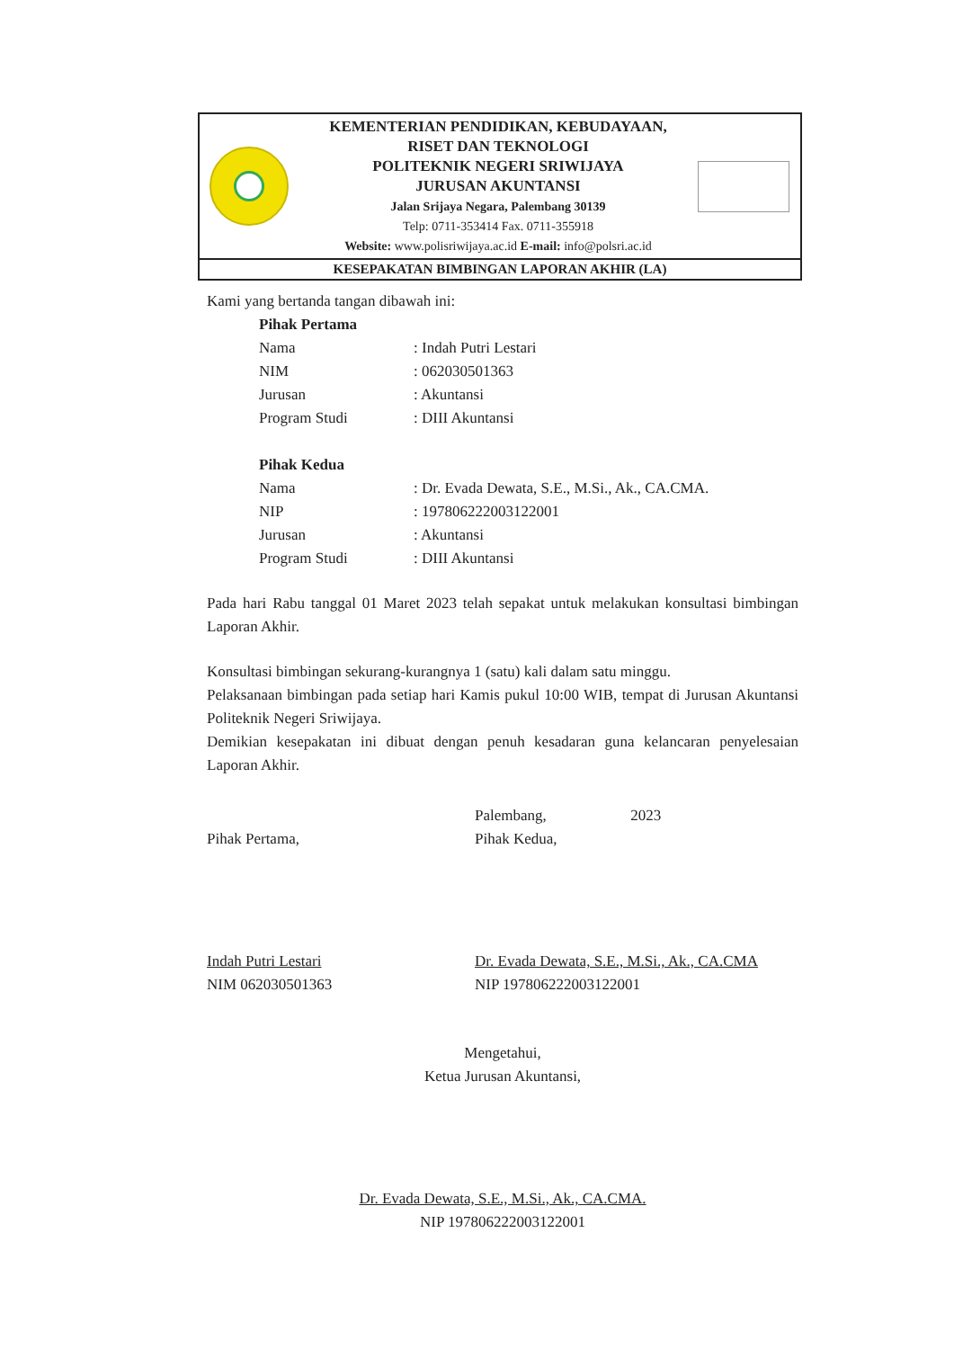KEMENTERIAN PENDIDIKAN, KEBUDAYAAN,
RISET DAN TEKNOLOGI
POLITEKNIK NEGERI SRIWIJAYA
JURUSAN AKUNTANSI
Jalan Srijaya Negara, Palembang 30139
Telp: 0711-353414 Fax. 0711-355918
Website: www.polisriwijaya.ac.id E-mail: info@polsri.ac.id
KESEPAKATAN BIMBINGAN LAPORAN AKHIR (LA)
Kami yang bertanda tangan dibawah ini:
| Pihak Pertama | |
| Nama | : Indah Putri Lestari |
| NIM | : 062030501363 |
| Jurusan | : Akuntansi |
| Program Studi | : DIII Akuntansi |
| Pihak Kedua | |
| Nama | : Dr. Evada Dewata, S.E., M.Si., Ak., CA.CMA. |
| NIP | : 197806222003122001 |
| Jurusan | : Akuntansi |
| Program Studi | : DIII Akuntansi |
Pada hari Rabu tanggal 01 Maret 2023 telah sepakat untuk melakukan konsultasi bimbingan Laporan Akhir.
Konsultasi bimbingan sekurang-kurangnya 1 (satu) kali dalam satu minggu.
Pelaksanaan bimbingan pada setiap hari Kamis pukul 10:00 WIB, tempat di Jurusan Akuntansi Politeknik Negeri Sriwijaya.
Demikian kesepakatan ini dibuat dengan penuh kesadaran guna kelancaran penyelesaian Laporan Akhir.
Pihak Pertama,
Indah Putri Lestari
NIM 062030501363
Palembang, 2023
Pihak Kedua,
Dr. Evada Dewata, S.E., M.Si., Ak., CA.CMA
NIP 197806222003122001
Mengetahui,
Ketua Jurusan Akuntansi,
Dr. Evada Dewata, S.E., M.Si., Ak., CA.CMA.
NIP 197806222003122001